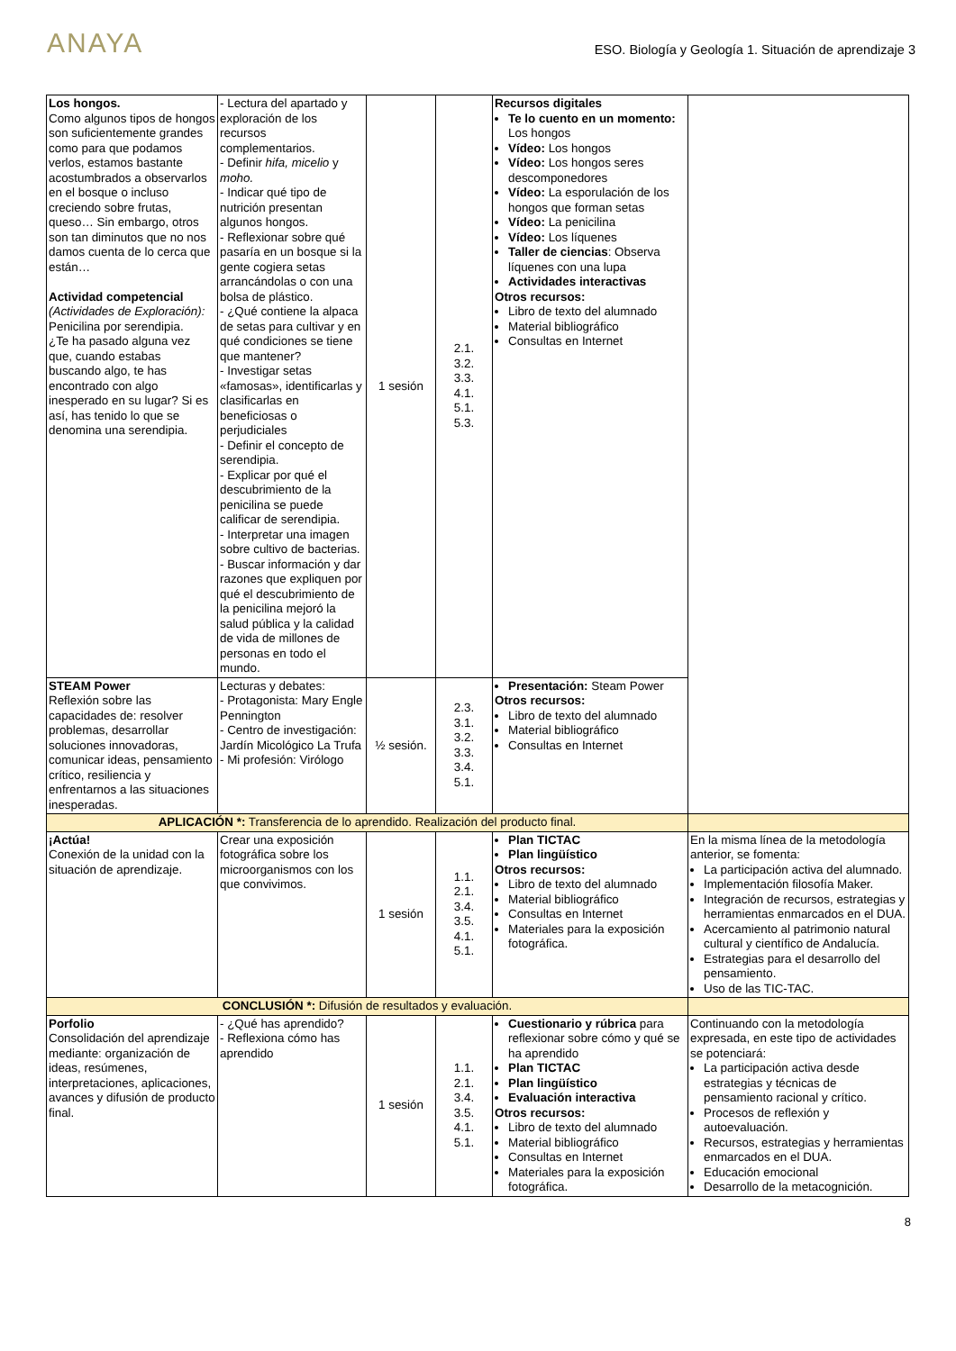ANAYA
ESO. Biología y Geología 1. Situación de aprendizaje 3
| Los hongos. Como algunos tipos de hongos son suficientemente grandes como para que podamos verlos, estamos bastante acostumbrados a observarlos en el bosque o incluso creciendo sobre frutas, queso… Sin embargo, otros son tan diminutos que no nos damos cuenta de lo cerca que están… Actividad competencial (Actividades de Exploración): Penicilina por serendipia. ¿Te ha pasado alguna vez que, cuando estabas buscando algo, te has encontrado con algo inesperado en su lugar? Si es así, has tenido lo que se denomina una serendipia. | - Lectura del apartado y exploración de los recursos complementarios. - Definir hifa, micelio y moho. - Indicar qué tipo de nutrición presentan algunos hongos. - Reflexionar sobre qué pasaría en un bosque si la gente cogiera setas arrancándolas o con una bolsa de plástico. - ¿Qué contiene la alpaca de setas para cultivar y en qué condiciones se tiene que mantener? - Investigar setas «famosas», identificarlas y clasificarlas en beneficiosas o perjudiciales - Definir el concepto de serendipia. - Explicar por qué el descubrimiento de la penicilina se puede calificar de serendipia. - Interpretar una imagen sobre cultivo de bacterias. - Buscar información y dar razones que expliquen por qué el descubrimiento de la penicilina mejoró la salud pública y la calidad de vida de millones de personas en todo el mundo. | 1 sesión | 2.1. 3.2. 3.3. 4.1. 5.1. 5.3. | Recursos digitales Te lo cuento en un momento: Los hongos Vídeo: Los hongos Vídeo: Los hongos seres descomponedores Vídeo: La esporulación de los hongos que forman setas Vídeo: La penicilina Vídeo: Los líquenes Taller de ciencias : Observa líquenes con una lupa Actividades interactivas Otros recursos: Libro de texto del alumnado Material bibliográfico Consultas en Internet | |
| STEAM Power Reflexión sobre las capacidades de: resolver problemas, desarrollar soluciones innovadoras, comunicar ideas, pensamiento crítico, resiliencia y enfrentarnos a las situaciones inesperadas. | Lecturas y debates: - Protagonista: Mary Engle Pennington - Centro de investigación: Jardín Micológico La Trufa - Mi profesión: Virólogo | ½ sesión. | 2.3. 3.1. 3.2. 3.3. 3.4. 5.1. | Presentación: Steam Power Otros recursos: Libro de texto del alumnado Material bibliográfico Consultas en Internet | |
| APLICACIÓN *: Transferencia de lo aprendido. Realización del producto final. | | | | | |
| ¡Actúa! Conexión de la unidad con la situación de aprendizaje. | Crear una exposición fotográfica sobre los microorganismos con los que convivimos. | 1 sesión | 1.1. 2.1. 3.4. 3.5. 4.1. 5.1. | Plan TICTAC Plan lingüístico Otros recursos: Libro de texto del alumnado Material bibliográfico Consultas en Internet Materiales para la exposición fotográfica. | En la misma línea de la metodología anterior, se fomenta: La participación activa del alumnado. Implementación filosofía Maker. Integración de recursos, estrategias y herramientas enmarcados en el DUA. Acercamiento al patrimonio natural cultural y científico de Andalucía. Estrategias para el desarrollo del pensamiento. Uso de las TIC-TAC. |
| CONCLUSIÓN *: Difusión de resultados y evaluación. | | | | | |
| Porfolio Consolidación del aprendizaje mediante: organización de ideas, resúmenes, interpretaciones, aplicaciones, avances y difusión de producto final. | - ¿Qué has aprendido? - Reflexiona cómo has aprendido | 1 sesión | 1.1. 2.1. 3.4. 3.5. 4.1. 5.1. | Cuestionario y rúbrica para reflexionar sobre cómo y qué se ha aprendido Plan TICTAC Plan lingüístico Evaluación interactiva Otros recursos: Libro de texto del alumnado Material bibliográfico Consultas en Internet Materiales para la exposición fotográfica. | Continuando con la metodología expresada, en este tipo de actividades se potenciará: La participación activa desde estrategias y técnicas de pensamiento racional y crítico. Procesos de reflexión y autoevaluación. Recursos, estrategias y herramientas enmarcados en el DUA. Educación emocional Desarrollo de la metacognición. |
8